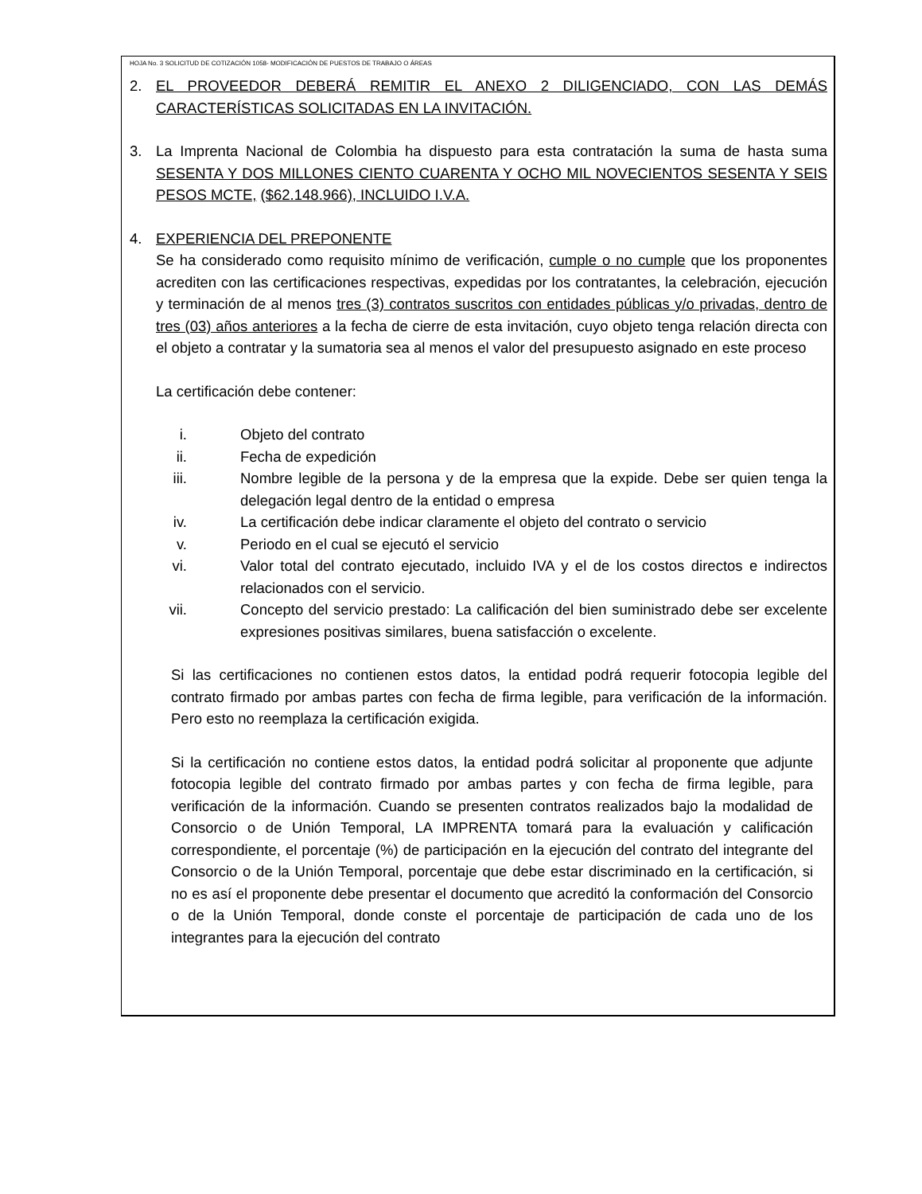HOJA No. 3 SOLICITUD DE COTIZACIÓN 1058- MODIFICACIÓN DE PUESTOS DE TRABAJO O ÁREAS
2. EL PROVEEDOR DEBERÁ REMITIR EL ANEXO 2 DILIGENCIADO, CON LAS DEMÁS CARACTERÍSTICAS SOLICITADAS EN LA INVITACIÓN.
3. La Imprenta Nacional de Colombia ha dispuesto para esta contratación la suma de hasta suma SESENTA Y DOS MILLONES CIENTO CUARENTA Y OCHO MIL NOVECIENTOS SESENTA Y SEIS PESOS MCTE, ($62.148.966), INCLUIDO I.V.A.
4. EXPERIENCIA DEL PREPONENTE
Se ha considerado como requisito mínimo de verificación, cumple o no cumple que los proponentes acrediten con las certificaciones respectivas, expedidas por los contratantes, la celebración, ejecución y terminación de al menos tres (3) contratos suscritos con entidades públicas y/o privadas, dentro de tres (03) años anteriores a la fecha de cierre de esta invitación, cuyo objeto tenga relación directa con el objeto a contratar y la sumatoria sea al menos el valor del presupuesto asignado en este proceso
La certificación debe contener:
i. Objeto del contrato
ii. Fecha de expedición
iii. Nombre legible de la persona y de la empresa que la expide. Debe ser quien tenga la delegación legal dentro de la entidad o empresa
iv. La certificación debe indicar claramente el objeto del contrato o servicio
v. Periodo en el cual se ejecutó el servicio
vi. Valor total del contrato ejecutado, incluido IVA y el de los costos directos e indirectos relacionados con el servicio.
vii. Concepto del servicio prestado: La calificación del bien suministrado debe ser excelente expresiones positivas similares, buena satisfacción o excelente.
Si las certificaciones no contienen estos datos, la entidad podrá requerir fotocopia legible del contrato firmado por ambas partes con fecha de firma legible, para verificación de la información. Pero esto no reemplaza la certificación exigida.
Si la certificación no contiene estos datos, la entidad podrá solicitar al proponente que adjunte fotocopia legible del contrato firmado por ambas partes y con fecha de firma legible, para verificación de la información. Cuando se presenten contratos realizados bajo la modalidad de Consorcio o de Unión Temporal, LA IMPRENTA tomará para la evaluación y calificación correspondiente, el porcentaje (%) de participación en la ejecución del contrato del integrante del Consorcio o de la Unión Temporal, porcentaje que debe estar discriminado en la certificación, si no es así el proponente debe presentar el documento que acreditó la conformación del Consorcio o de la Unión Temporal, donde conste el porcentaje de participación de cada uno de los integrantes para la ejecución del contrato